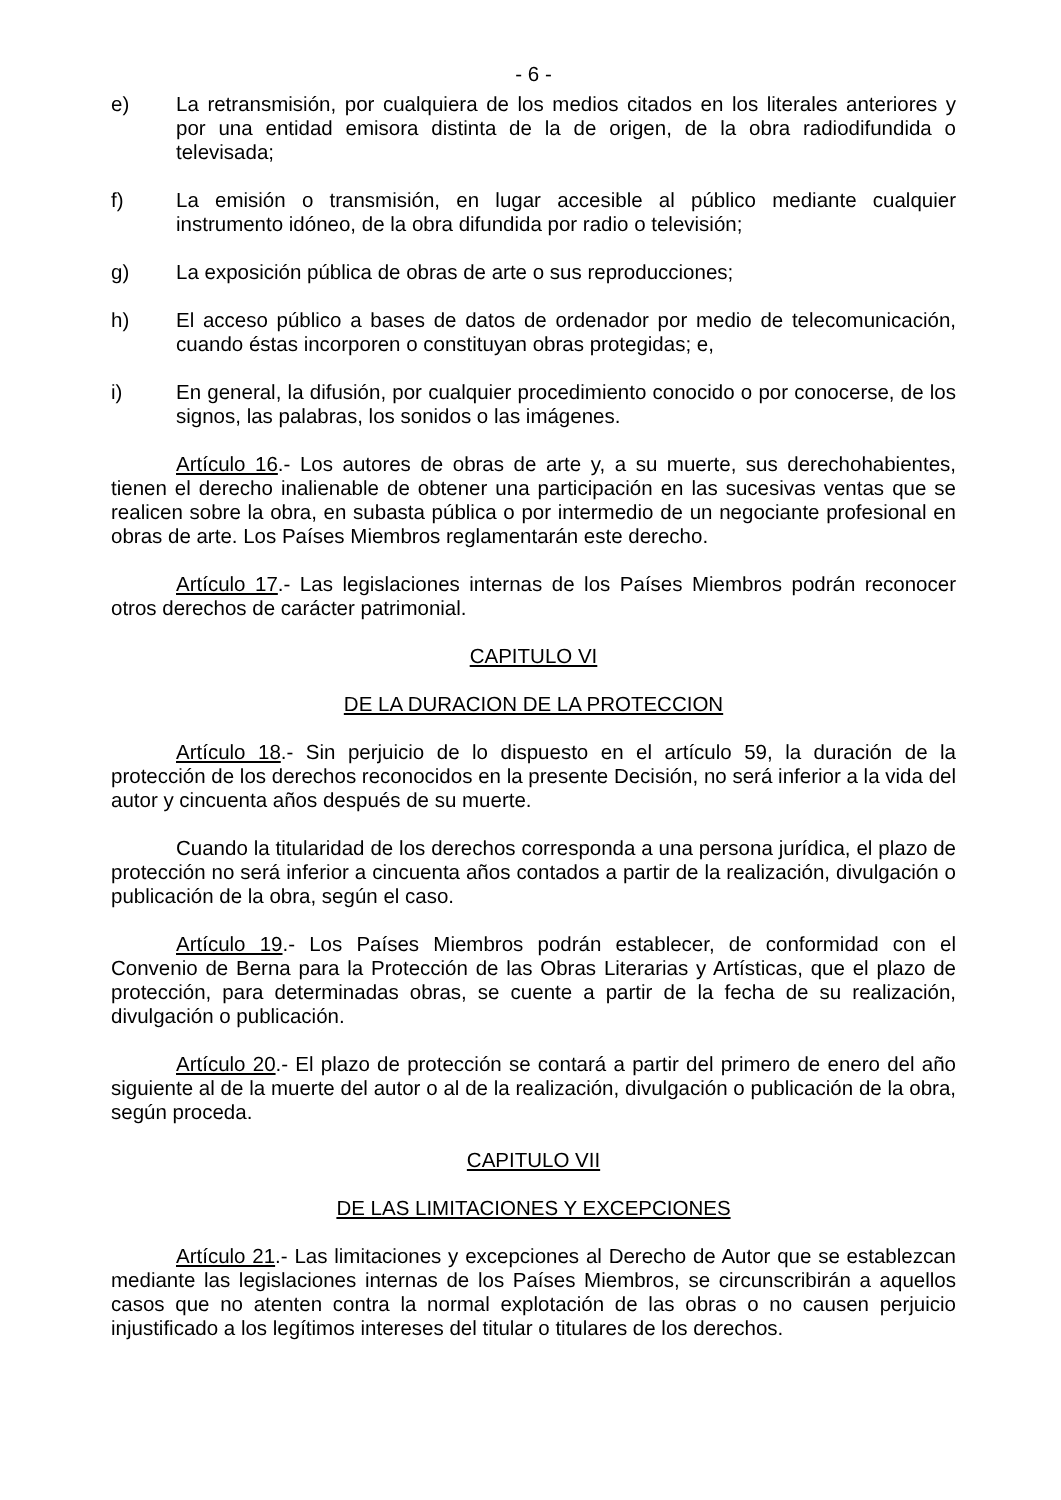- 6 -
e) La retransmisión, por cualquiera de los medios citados en los literales anteriores y por una entidad emisora distinta de la de origen, de la obra radiodifundida o televisada;
f) La emisión o transmisión, en lugar accesible al público mediante cualquier instrumento idóneo, de la obra difundida por radio o televisión;
g) La exposición pública de obras de arte o sus reproducciones;
h) El acceso público a bases de datos de ordenador por medio de telecomunicación, cuando éstas incorporen o constituyan obras protegidas; e,
i) En general, la difusión, por cualquier procedimiento conocido o por conocerse, de los signos, las palabras, los sonidos o las imágenes.
Artículo 16.- Los autores de obras de arte y, a su muerte, sus derechohabientes, tienen el derecho inalienable de obtener una participación en las sucesivas ventas que se realicen sobre la obra, en subasta pública o por intermedio de un negociante profesional en obras de arte. Los Países Miembros reglamentarán este derecho.
Artículo 17.- Las legislaciones internas de los Países Miembros podrán reconocer otros derechos de carácter patrimonial.
CAPITULO VI
DE LA DURACION DE LA PROTECCION
Artículo 18.- Sin perjuicio de lo dispuesto en el artículo 59, la duración de la protección de los derechos reconocidos en la presente Decisión, no será inferior a la vida del autor y cincuenta años después de su muerte.
Cuando la titularidad de los derechos corresponda a una persona jurídica, el plazo de protección no será inferior a cincuenta años contados a partir de la realización, divulgación o publicación de la obra, según el caso.
Artículo 19.- Los Países Miembros podrán establecer, de conformidad con el Convenio de Berna para la Protección de las Obras Literarias y Artísticas, que el plazo de protección, para determinadas obras, se cuente a partir de la fecha de su realización, divulgación o publicación.
Artículo 20.- El plazo de protección se contará a partir del primero de enero del año siguiente al de la muerte del autor o al de la realización, divulgación o publicación de la obra, según proceda.
CAPITULO VII
DE LAS LIMITACIONES Y EXCEPCIONES
Artículo 21.- Las limitaciones y excepciones al Derecho de Autor que se establezcan mediante las legislaciones internas de los Países Miembros, se circunscribirán a aquellos casos que no atenten contra la normal explotación de las obras o no causen perjuicio injustificado a los legítimos intereses del titular o titulares de los derechos.